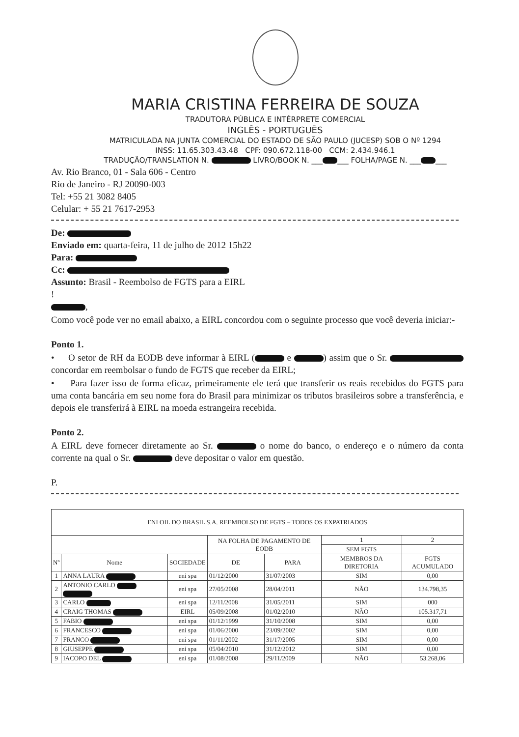MARIA CRISTINA FERREIRA DE SOUZA
TRADUTORA PÚBLICA E INTÉRPRETE COMERCIAL
INGLÊS - PORTUGUÊS
MATRICULADA NA JUNTA COMERCIAL DO ESTADO DE SÃO PAULO (JUCESP) SOB O Nº 1294
INSS: 11.65.303.43.48 CPF: 090.672.118-00 CCM: 2.434.946.1
TRADUÇÃO/TRANSLATION N. LIVRO/BOOK N. ___ ___ FOLHA/PAGE N. ___ ___
Av. Rio Branco, 01 - Sala 606 - Centro
Rio de Janeiro - RJ 20090-003
Tel: +55 21 3082 8405
Celular: + 55 21 7617-2953
De:
Enviado em: quarta-feira, 11 de julho de 2012 15h22
Para:
Cc:
Assunto: Brasil - Reembolso de FGTS para a EIRL
!
,
Como você pode ver no email abaixo, a EIRL concordou com o seguinte processo que você deveria iniciar:-
Ponto 1.
• O setor de RH da EODB deve informar à EIRL ( e ) assim que o Sr. concordar em reembolsar o fundo de FGTS que receber da EIRL;
• Para fazer isso de forma eficaz, primeiramente ele terá que transferir os reais recebidos do FGTS para uma conta bancária em seu nome fora do Brasil para minimizar os tributos brasileiros sobre a transferência, e depois ele transferirá à EIRL na moeda estrangeira recebida.
Ponto 2.
A EIRL deve fornecer diretamente ao Sr. o nome do banco, o endereço e o número da conta corrente na qual o Sr. deve depositar o valor em questão.
P.
| ENI OIL DO BRASIL S.A. REEMBOLSO DE FGTS – TODOS OS EXPATRIADOS | | | | | | |
| | | | NA FOLHA DE PAGAMENTO DE EODB | | 1 | 2 |
| | | | | | SEM FGTS | |
| Nº | Nome | SOCIEDADE | DE | PARA | MEMBROS DA DIRETORIA | FGTS ACUMULADO |
| 1 | ANNA LAURA | eni spa | 01/12/2000 | 31/07/2003 | SIM | 0,00 |
| 2 | ANTONIO CARLO | eni spa | 27/05/2008 | 28/04/2011 | NÃO | 134.798,35 |
| 3 | CARLO | eni spa | 12/11/2008 | 31/05/2011 | SIM | 000 |
| 4 | CRAIG THOMAS | EIRL | 05/09/2008 | 01/02/2010 | NÃO | 105.317,71 |
| 5 | FABIO | eni spa | 01/12/1999 | 31/10/2008 | SIM | 0,00 |
| 6 | FRANCESCO | eni spa | 01/06/2000 | 23/09/2002 | SIM | 0,00 |
| 7 | FRANCO | eni spa | 01/11/2002 | 31/17/2005 | SIM | 0,00 |
| 8 | GIUSEPPE | eni spa | 05/04/2010 | 31/12/2012 | SIM | 0,00 |
| 9 | IACOPO DEL | eni spa | 01/08/2008 | 29/11/2009 | NÃO | 53.268,06 |